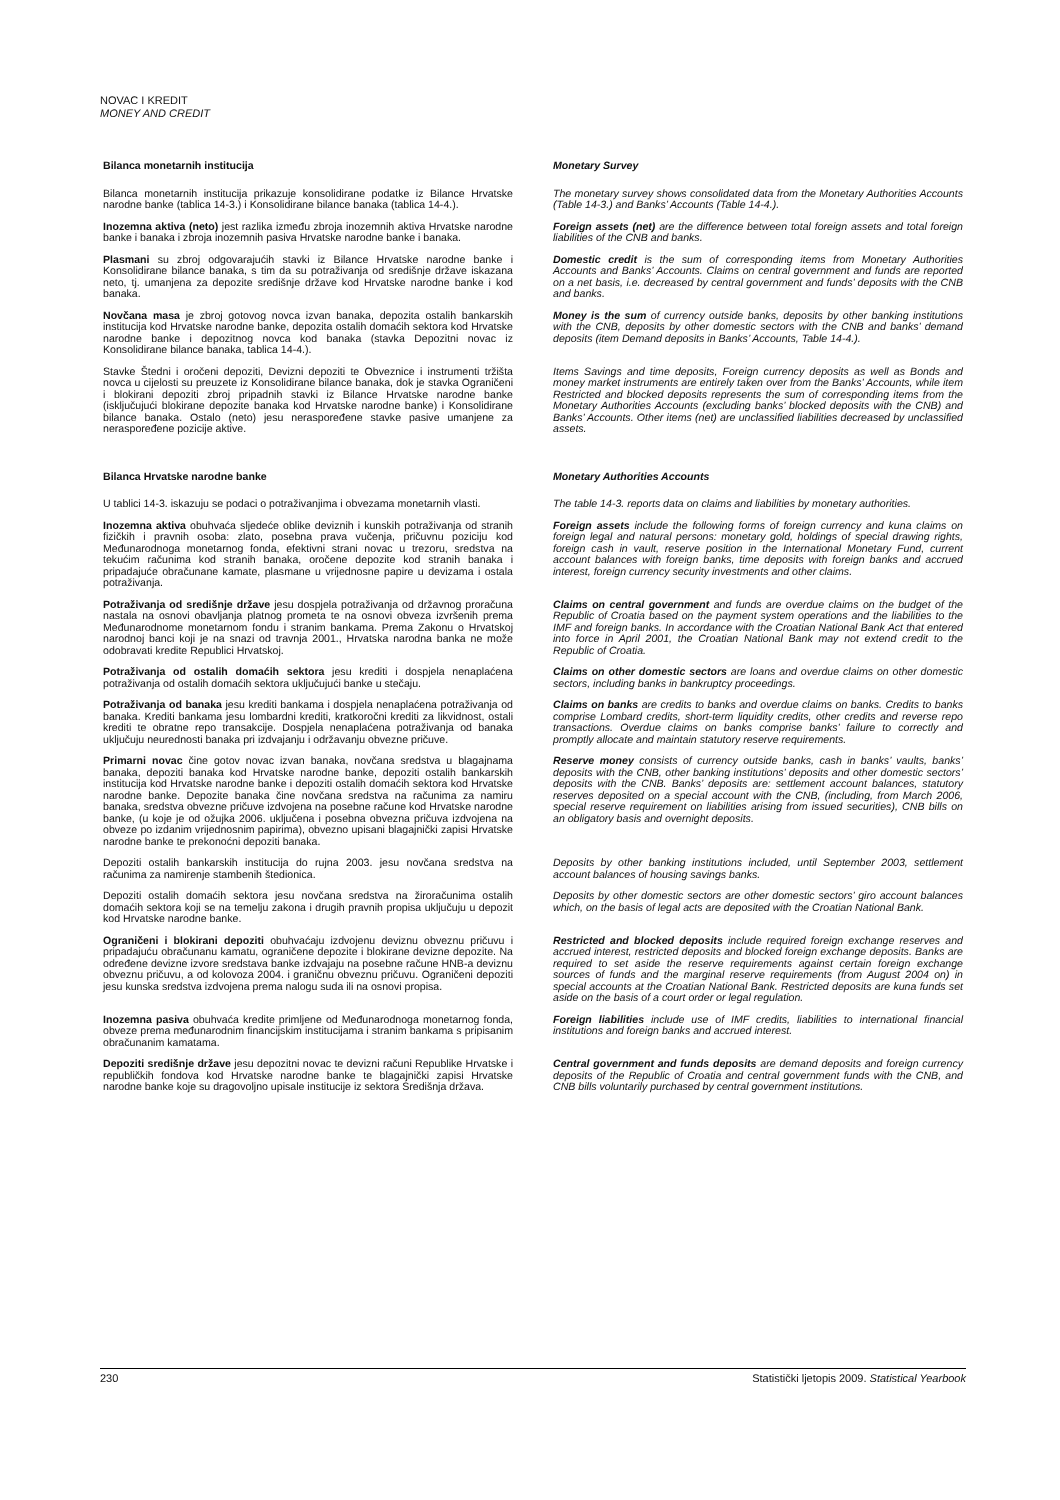NOVAC I KREDIT
MONEY AND CREDIT
Bilanca monetarnih institucija Monetary Survey
Bilanca monetarnih institucija prikazuje konsolidirane podatke iz Bilance Hrvatske narodne banke (tablica 14-3.) i Konsolidirane bilance banaka (tablica 14-4.).
The monetary survey shows consolidated data from the Monetary Authorities Accounts (Table 14-3.) and Banks’ Accounts (Table 14-4.).
Inozemna aktiva (neto) jest razlika između zbroja inozemnih aktiva Hrvatske narodne banke i banaka i zbroja inozemnih pasiva Hrvatske narodne banke i banaka.
Foreign assets (net) are the difference between total foreign assets and total foreign liabilities of the CNB and banks.
Plasmani su zbroj odgovarajućih stavki iz Bilance Hrvatske narodne banke i Konsolidirane bilance banaka, s tim da su potraživanja od središnje države iskazana neto, tj. umanjena za depozite središnje države kod Hrvatske narodne banke i kod banaka.
Domestic credit is the sum of corresponding items from Monetary Authorities Accounts and Banks’ Accounts. Claims on central government and funds are reported on a net basis, i.e. decreased by central government and funds’ deposits with the CNB and banks.
Novčana masa je zbroj gotovog novca izvan banaka, depozita ostalih bankarskih institucija kod Hrvatske narodne banke, depozita ostalih domaćih sektora kod Hrvatske narodne banke i depozitnog novca kod banaka (stavka Depozitni novac iz Konsolidirane bilance banaka, tablica 14-4.).
Money is the sum of currency outside banks, deposits by other banking institutions with the CNB, deposits by other domestic sectors with the CNB and banks’ demand deposits (item Demand deposits in Banks’ Accounts, Table 14-4.).
Stavke Štedni i oročeni depoziti, Devizni depoziti te Obveznice i instrumenti tržišta novca u cijelosti su preuzete iz Konsolidirane bilance banaka, dok je stavka Ograničeni i blokirani depoziti zbroj pripadnih stavki iz Bilance Hrvatske narodne banke (isključujući blokirane depozite banaka kod Hrvatske narodne banke) i Konsolidirane bilance banaka. Ostalo (neto) jesu neraspoređene stavke pasive umanjene za neraspoređene pozicije aktive.
Items Savings and time deposits, Foreign currency deposits as well as Bonds and money market instruments are entirely taken over from the Banks’ Accounts, while item Restricted and blocked deposits represents the sum of corresponding items from the Monetary Authorities Accounts (excluding banks’ blocked deposits with the CNB) and Banks’ Accounts. Other items (net) are unclassified liabilities decreased by unclassified assets.
Bilanca Hrvatske narodne banke Monetary Authorities Accounts
U tablici 14-3. iskazuju se podaci o potraživanjima i obvezama monetarnih vlasti.
The table 14-3. reports data on claims and liabilities by monetary authorities.
Inozemna aktiva obuhvaća sljedeće oblike deviznih i kunskih potraživanja od stranih fizičkih i pravnih osoba: zlato, posebna prava vučenja, pričuvnu poziciju kod Međunarodnoga monetarnog fonda, efektivni strani novac u trezoru, sredstva na tekućim računima kod stranih banaka, oročene depozite kod stranih banaka i pripadajuće obračunane kamate, plasmane u vrijednosne papire u devizama i ostala potraživanja.
Foreign assets include the following forms of foreign currency and kuna claims on foreign legal and natural persons: monetary gold, holdings of special drawing rights, foreign cash in vault, reserve position in the International Monetary Fund, current account balances with foreign banks, time deposits with foreign banks and accrued interest, foreign currency security investments and other claims.
Potraživanja od središnje države jesu dospjela potraživanja od državnog proračuna nastala na osnovi obavljanja platnog prometa te na osnovi obveza izvršenih prema Međunarodnome monetarnom fondu i stranim bankama. Prema Zakonu o Hrvatskoj narodnoj banci koji je na snazi od travnja 2001., Hrvatska narodna banka ne može odobravati kredite Republici Hrvatskoj.
Claims on central government and funds are overdue claims on the budget of the Republic of Croatia based on the payment system operations and the liabilities to the IMF and foreign banks. In accordance with the Croatian National Bank Act that entered into force in April 2001, the Croatian National Bank may not extend credit to the Republic of Croatia.
Potraživanja od ostalih domaćih sektora jesu krediti i dospjela nenaplaćena potraživanja od ostalih domaćih sektora uključujući banke u stečaju.
Claims on other domestic sectors are loans and overdue claims on other domestic sectors, including banks in bankruptcy proceedings.
Potraživanja od banaka jesu krediti bankama i dospjela nenaplaćena potraživanja od banaka. Krediti bankama jesu lombardni krediti, kratkoročni krediti za likvidnost, ostali krediti te obratne repo transakcije. Dospjela nenaplaćena potraživanja od banaka uključuju neurednosti banaka pri izdvajanju i održavanju obvezne pričuve.
Claims on banks are credits to banks and overdue claims on banks. Credits to banks comprise Lombard credits, short-term liquidity credits, other credits and reverse repo transactions. Overdue claims on banks comprise banks’ failure to correctly and promptly allocate and maintain statutory reserve requirements.
Primarni novac čine gotov novac izvan banaka, novčana sredstva u blagajnama banaka, depoziti banaka kod Hrvatske narodne banke, depoziti ostalih bankarskih institucija kod Hrvatske narodne banke i depoziti ostalih domaćih sektora kod Hrvatske narodne banke. Depozite banaka čine novčana sredstva na računima za namiru banaka, sredstva obvezne pričuve izdvojena na posebne račune kod Hrvatske narodne banke, (u koje je od ožujka 2006. uključena i posebna obvezna pričuva izdvojena na obveze po izdanim vrijednosnim papirima), obvezno upisani blagajnički zapisi Hrvatske narodne banke te prekonoćni depoziti banaka.
Reserve money consists of currency outside banks, cash in banks’ vaults, banks’ deposits with the CNB, other banking institutions’ deposits and other domestic sectors’ deposits with the CNB. Banks’ deposits are: settlement account balances, statutory reserves deposited on a special account with the CNB, (including, from March 2006, special reserve requirement on liabilities arising from issued securities), CNB bills on an obligatory basis and overnight deposits.
Depoziti ostalih bankarskih institucija do rujna 2003. jesu novčana sredstva na računima za namirenje stambenih štedionica.
Deposits by other banking institutions included, until September 2003, settlement account balances of housing savings banks.
Depoziti ostalih domaćih sektora jesu novčana sredstva na žiroračunima ostalih domaćih sektora koji se na temelju zakona i drugih pravnih propisa uključuju u depozit kod Hrvatske narodne banke.
Deposits by other domestic sectors are other domestic sectors’ giro account balances which, on the basis of legal acts are deposited with the Croatian National Bank.
Ograničeni i blokirani depoziti obuhvaćaju izdvojenu deviznu obveznu pričuvu i pripadajuću obračunanu kamatu, ograničene depozite i blokirane devizne depozite. Na određene devizne izvore sredstava banke izdvajaju na posebne račune HNB-a deviznu obveznu pričuvu, a od kolovoza 2004. i graničnu obveznu pričuvu. Ograničeni depoziti jesu kunska sredstva izdvojena prema nalogu suda ili na osnovi propisa.
Restricted and blocked deposits include required foreign exchange reserves and accrued interest, restricted deposits and blocked foreign exchange deposits. Banks are required to set aside the reserve requirements against certain foreign exchange sources of funds and the marginal reserve requirements (from August 2004 on) in special accounts at the Croatian National Bank. Restricted deposits are kuna funds set aside on the basis of a court order or legal regulation.
Inozemna pasiva obuhvaća kredite primljene od Međunarodnoga monetarnog fonda, obveze prema međunarodnim financijskim institucijama i stranim bankama s pripisanim obračunanim kamatama.
Foreign liabilities include use of IMF credits, liabilities to international financial institutions and foreign banks and accrued interest.
Depoziti središnje države jesu depozitni novac te devizni računi Republike Hrvatske i republičkih fondova kod Hrvatske narodne banke te blagajnički zapisi Hrvatske narodne banke koje su dragovoljno upisale institucije iz sektora Središnja država.
Central government and funds deposits are demand deposits and foreign currency deposits of the Republic of Croatia and central government funds with the CNB, and CNB bills voluntarily purchased by central government institutions.
230 Statistički ljetopis 2009. Statistical Yearbook